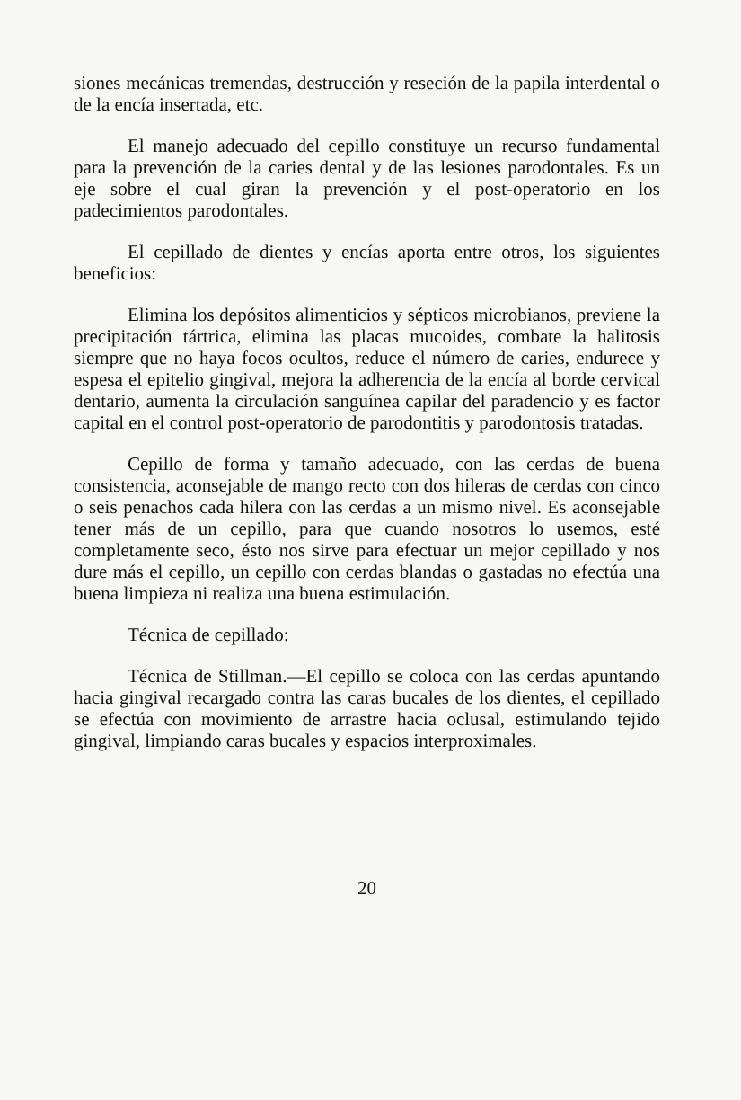siones mecánicas tremendas, destrucción y reseción de la papila interdental o de la encía insertada, etc.
El manejo adecuado del cepillo constituye un recurso fundamental para la prevención de la caries dental y de las lesiones parodontales. Es un eje sobre el cual giran la prevención y el post-operatorio en los padecimientos parodontales.
El cepillado de dientes y encías aporta entre otros, los siguientes beneficios:
Elimina los depósitos alimenticios y sépticos microbianos, previene la precipitación tártrica, elimina las placas mucoides, combate la halitosis siempre que no haya focos ocultos, reduce el número de caries, endurece y espesa el epitelio gingival, mejora la adherencia de la encía al borde cervical dentario, aumenta la circulación sanguínea capilar del paradencio y es factor capital en el control post-operatorio de parodontitis y parodontosis tratadas.
Cepillo de forma y tamaño adecuado, con las cerdas de buena consistencia, aconsejable de mango recto con dos hileras de cerdas con cinco o seis penachos cada hilera con las cerdas a un mismo nivel. Es aconsejable tener más de un cepillo, para que cuando nosotros lo usemos, esté completamente seco, ésto nos sirve para efectuar un mejor cepillado y nos dure más el cepillo, un cepillo con cerdas blandas o gastadas no efectúa una buena limpieza ni realiza una buena estimulación.
Técnica de cepillado:
Técnica de Stillman.—El cepillo se coloca con las cerdas apuntando hacia gingival recargado contra las caras bucales de los dientes, el cepillado se efectúa con movimiento de arrastre hacia oclusal, estimulando tejido gingival, limpiando caras bucales y espacios interproximales.
20